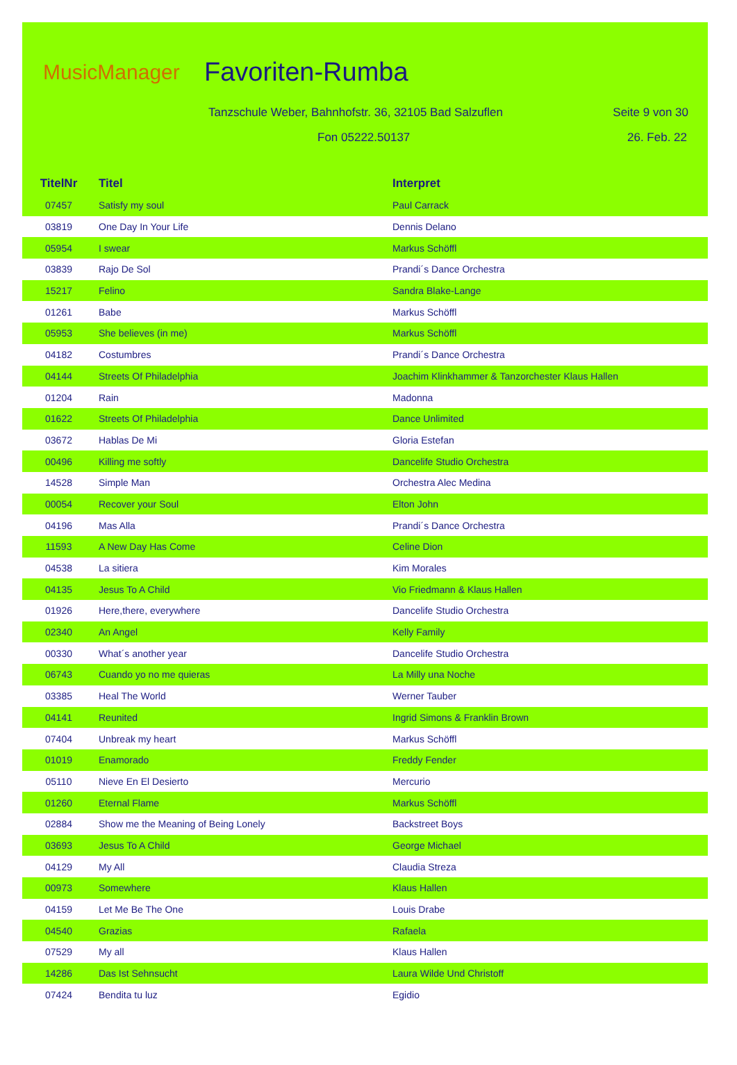MusicManager Favoriten-Rumba
Tanzschule Weber, Bahnhofstr. 36, 32105 Bad Salzuflen
Seite 9 von 30
Fon 05222.50137 26. Feb. 22
| TitelNr | Titel | Interpret |
| --- | --- | --- |
| 07457 | Satisfy my soul | Paul Carrack |
| 03819 | One Day In Your Life | Dennis Delano |
| 05954 | I swear | Markus Schöffl |
| 03839 | Rajo De Sol | Prandi´s Dance Orchestra |
| 15217 | Felino | Sandra Blake-Lange |
| 01261 | Babe | Markus Schöffl |
| 05953 | She believes (in me) | Markus Schöffl |
| 04182 | Costumbres | Prandi´s Dance Orchestra |
| 04144 | Streets Of Philadelphia | Joachim Klinkhammer & Tanzorchester Klaus Hallen |
| 01204 | Rain | Madonna |
| 01622 | Streets Of Philadelphia | Dance Unlimited |
| 03672 | Hablas De Mi | Gloria Estefan |
| 00496 | Killing me softly | Dancelife Studio Orchestra |
| 14528 | Simple Man | Orchestra Alec Medina |
| 00054 | Recover your Soul | Elton John |
| 04196 | Mas Alla | Prandi´s Dance Orchestra |
| 11593 | A New Day Has Come | Celine Dion |
| 04538 | La sitiera | Kim Morales |
| 04135 | Jesus To A Child | Vio Friedmann & Klaus Hallen |
| 01926 | Here,there, everywhere | Dancelife Studio Orchestra |
| 02340 | An Angel | Kelly Family |
| 00330 | What´s another year | Dancelife Studio Orchestra |
| 06743 | Cuando yo no me quieras | La Milly una Noche |
| 03385 | Heal The World | Werner Tauber |
| 04141 | Reunited | Ingrid Simons & Franklin Brown |
| 07404 | Unbreak my heart | Markus Schöffl |
| 01019 | Enamorado | Freddy Fender |
| 05110 | Nieve En El Desierto | Mercurio |
| 01260 | Eternal Flame | Markus Schöffl |
| 02884 | Show me the Meaning of Being Lonely | Backstreet Boys |
| 03693 | Jesus To A Child | George Michael |
| 04129 | My All | Claudia Streza |
| 00973 | Somewhere | Klaus Hallen |
| 04159 | Let Me Be The One | Louis Drabe |
| 04540 | Grazias | Rafaela |
| 07529 | My all | Klaus Hallen |
| 14286 | Das Ist Sehnsucht | Laura Wilde Und Christoff |
| 07424 | Bendita tu luz | Egidio |